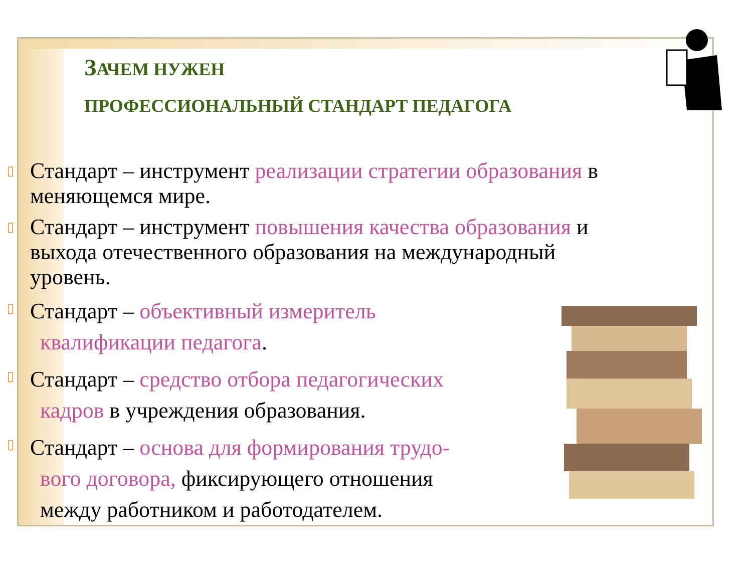ЗАЧЕМ НУЖЕН
ПРОФЕССИОНАЛЬНЫЙ СТАНДАРТ ПЕДАГОГА
▯ Стандарт – инструмент реализации стратегии образования в меняющемся мире.
▯ Стандарт – инструмент повышения качества образования и выхода отечественного образования на международный уровень.
▯ Стандарт – объективный измеритель
квалификации педагога.
▯ Стандарт – средство отбора педагогических
кадров в учреждения образования.
▯ Стандарт – основа для формирования трудо-
вого договора, фиксирующего отношения
между работником и работодателем.